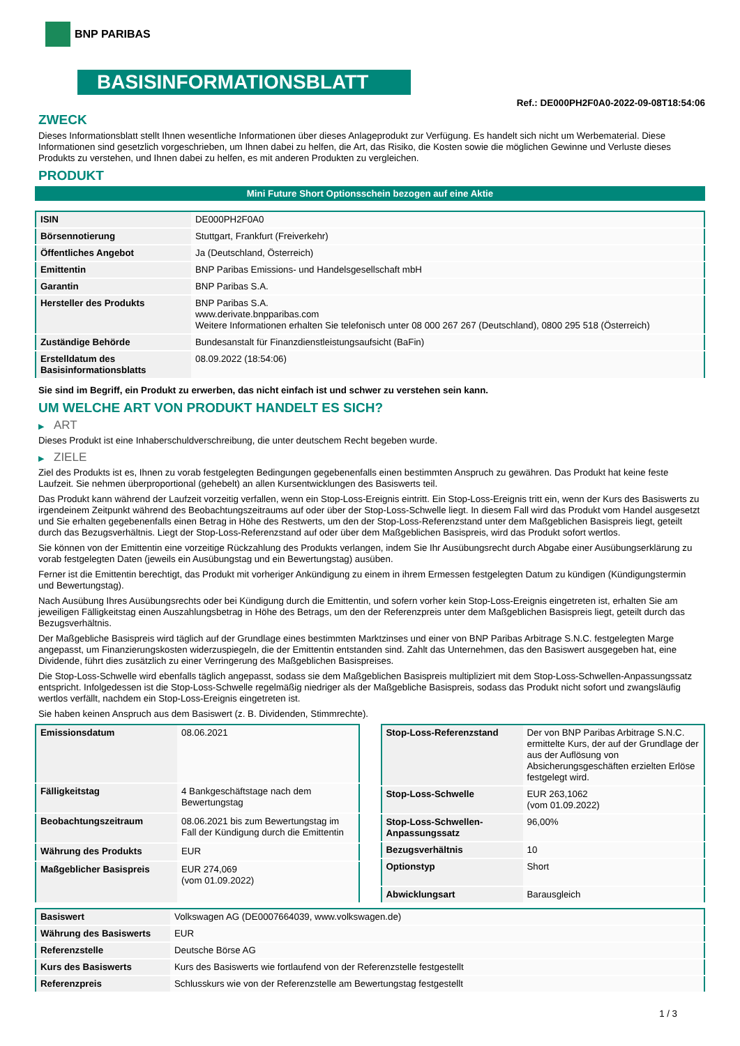BNP PARIBAS
BASISINFORMATIONSBLATT
Ref.: DE000PH2F0A0-2022-09-08T18:54:06
ZWECK
Dieses Informationsblatt stellt Ihnen wesentliche Informationen über dieses Anlageprodukt zur Verfügung. Es handelt sich nicht um Werbematerial. Diese Informationen sind gesetzlich vorgeschrieben, um Ihnen dabei zu helfen, die Art, das Risiko, die Kosten sowie die möglichen Gewinne und Verluste dieses Produkts zu verstehen, und Ihnen dabei zu helfen, es mit anderen Produkten zu vergleichen.
PRODUKT
Mini Future Short Optionsschein bezogen auf eine Aktie
| ISIN | DE000PH2F0A0 |
| Börsennotierung | Stuttgart, Frankfurt (Freiverkehr) |
| Öffentliches Angebot | Ja (Deutschland, Österreich) |
| Emittentin | BNP Paribas Emissions- und Handelsgesellschaft mbH |
| Garantin | BNP Paribas S.A. |
| Hersteller des Produkts | BNP Paribas S.A. www.derivate.bnpparibas.com Weitere Informationen erhalten Sie telefonisch unter 08 000 267 267 (Deutschland), 0800 295 518 (Österreich) |
| Zuständige Behörde | Bundesanstalt für Finanzdienstleistungsaufsicht (BaFin) |
| Erstelldatum des Basisinformationsblatts | 08.09.2022 (18:54:06) |
Sie sind im Begriff, ein Produkt zu erwerben, das nicht einfach ist und schwer zu verstehen sein kann.
UM WELCHE ART VON PRODUKT HANDELT ES SICH?
▶ ART
Dieses Produkt ist eine Inhaberschuldverschreibung, die unter deutschem Recht begeben wurde.
▶ ZIELE
Ziel des Produkts ist es, Ihnen zu vorab festgelegten Bedingungen gegebenenfalls einen bestimmten Anspruch zu gewähren. Das Produkt hat keine feste Laufzeit. Sie nehmen überproportional (gehebelt) an allen Kursentwicklungen des Basiswerts teil.
Das Produkt kann während der Laufzeit vorzeitig verfallen, wenn ein Stop-Loss-Ereignis eintritt. Ein Stop-Loss-Ereignis tritt ein, wenn der Kurs des Basiswerts zu irgendeinem Zeitpunkt während des Beobachtungszeitraums auf oder über der Stop-Loss-Schwelle liegt. In diesem Fall wird das Produkt vom Handel ausgesetzt und Sie erhalten gegebenenfalls einen Betrag in Höhe des Restwerts, um den der Stop-Loss-Referenzstand unter dem Maßgeblichen Basispreis liegt, geteilt durch das Bezugsverhältnis. Liegt der Stop-Loss-Referenzstand auf oder über dem Maßgeblichen Basispreis, wird das Produkt sofort wertlos.
Sie können von der Emittentin eine vorzeitige Rückzahlung des Produkts verlangen, indem Sie Ihr Ausübungsrecht durch Abgabe einer Ausübungserklärung zu vorab festgelegten Daten (jeweils ein Ausübungstag und ein Bewertungstag) ausüben.
Ferner ist die Emittentin berechtigt, das Produkt mit vorheriger Ankündigung zu einem in ihrem Ermessen festgelegten Datum zu kündigen (Kündigungstermin und Bewertungstag).
Nach Ausübung Ihres Ausübungsrechts oder bei Kündigung durch die Emittentin, und sofern vorher kein Stop-Loss-Ereignis eingetreten ist, erhalten Sie am jeweiligen Fälligkeitstag einen Auszahlungsbetrag in Höhe des Betrags, um den der Referenzpreis unter dem Maßgeblichen Basispreis liegt, geteilt durch das Bezugsverhältnis.
Der Maßgebliche Basispreis wird täglich auf der Grundlage eines bestimmten Marktzinses und einer von BNP Paribas Arbitrage S.N.C. festgelegten Marge angepasst, um Finanzierungskosten widerzuspiegeln, die der Emittentin entstanden sind. Zahlt das Unternehmen, das den Basiswert ausgegeben hat, eine Dividende, führt dies zusätzlich zu einer Verringerung des Maßgeblichen Basispreises.
Die Stop-Loss-Schwelle wird ebenfalls täglich angepasst, sodass sie dem Maßgeblichen Basispreis multipliziert mit dem Stop-Loss-Schwellen-Anpassungssatz entspricht. Infolgedessen ist die Stop-Loss-Schwelle regelmäßig niedriger als der Maßgebliche Basispreis, sodass das Produkt nicht sofort und zwangsläufig wertlos verfällt, nachdem ein Stop-Loss-Ereignis eingetreten ist.
Sie haben keinen Anspruch aus dem Basiswert (z. B. Dividenden, Stimmrechte).
| Emissionsdatum | 08.06.2021 |
| Fälligkeitstag | 4 Bankgeschäftstage nach dem Bewertungstag |
| Beobachtungszeitraum | 08.06.2021 bis zum Bewertungstag im Fall der Kündigung durch die Emittentin |
| Währung des Produkts | EUR |
| Maßgeblicher Basispreis | EUR 274,069 (vom 01.09.2022) |
| Stop-Loss-Referenzstand | Der von BNP Paribas Arbitrage S.N.C. ermittelte Kurs, der auf der Grundlage der aus der Auflösung von Absicherungsgeschäften erzielten Erlöse festgelegt wird. |
| Stop-Loss-Schwelle | EUR 263,1062 (vom 01.09.2022) |
| Stop-Loss-Schwellen-Anpassungssatz | 96,00% |
| Bezugsverhältnis | 10 |
| Optionstyp | Short |
| Abwicklungsart | Barausgleich |
| Basiswert | Volkswagen AG (DE0007664039, www.volkswagen.de) |
| Währung des Basiswerts | EUR |
| Referenzstelle | Deutsche Börse AG |
| Kurs des Basiswerts | Kurs des Basiswerts wie fortlaufend von der Referenzstelle festgestellt |
| Referenzpreis | Schlusskurs wie von der Referenzstelle am Bewertungstag festgestellt |
1 / 3